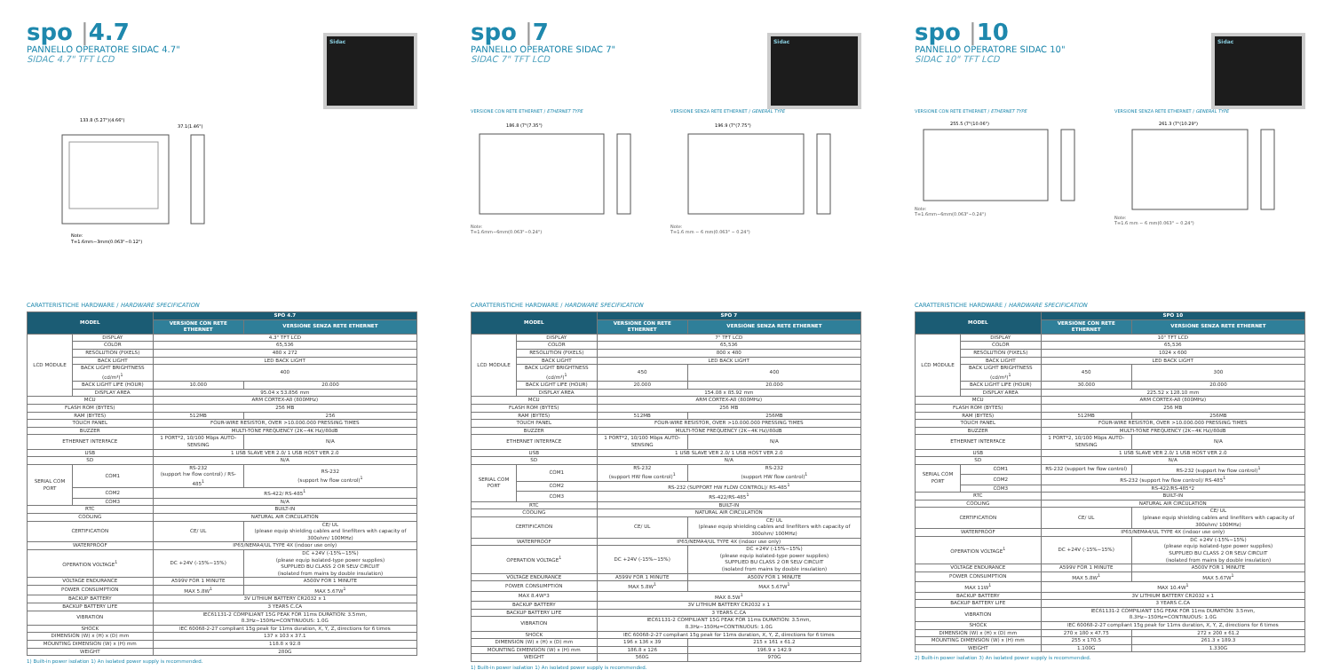spo |4.7
PANNELLO OPERATORE SIDAC 4.7"
SIDAC 4.7" TFT LCD
Sidac
133.8 (5.27")(4.66")
37.1(1.46")
Note:
T=1.6mm~3mm(0.063"~0.12")
CARATTERISTICHE HARDWARE / HARDWARE SPECIFICATION
| MODEL | | SPO 4.7 | |
| --- | --- | --- | --- |
| | | VERSIONE CON RETE ETHERNET | VERSIONE SENZA RETE ETHERNET |
| LCD MODULE | DISPLAY | 4.3" TFT LCD | |
| | COLOR | 65,536 | |
| | RESOLUTION (PIXELS) | 480 x 272 | |
| | BACK LIGHT | LED BACK LIGHT | |
| | BACK LIGHT BRIGHTNESS (cd/m²)<sup>1</sup> | 400 | |
| | BACK LIGHT LIFE (HOUR) | 10.000 | 20.000 |
| | DISPLAY AREA | 95.04 x 53.856 mm | |
| MCU | | ARM CORTEX-A8 (800MHz) | |
| FLASH ROM (BYTES) | | 256 MB | |
| RAM (BYTES) | | 512MB | 256 |
| TOUCH PANEL | | FOUR-WIRE RESISTOR, OVER >10.000.000 PRESSING TIMES | |
| BUZZER | | MULTI-TONE FREQUENCY (2K~4K Hz)/80dB | |
| ETHERNET INTERFACE | | 1 PORT*2, 10/100 Mbps AUTO-SENSING | N/A |
| USB | | 1 USB SLAVE VER 2.0/ 1 USB HOST VER 2.0 | |
| SD | | N/A | |
| SERIAL COM PORT | COM1 | RS-232 (support hw flow control) / RS-485<sup>1</sup> | RS-232 (support hw flow control)<sup>1</sup> |
| | COM2 | RS-422/ RS-485<sup>1</sup> | |
| | COM3 | N/A | |
| RTC | | BUILT-IN | |
| COOLING | | NATURAL AIR CIRCULATION | |
| CERTIFICATION | | CE/ UL | CE/ UL (please equip shielding cables and linefilters with capacity of 300ohm/ 100MHz) |
| WATERPROOF | | IP65/NEMA4/UL TYPE 4X (indoor use only) | |
| OPERATION VOLTAGE<sup>1</sup> | | DC +24V (-15%~15%) | DC +24V (-15%~15%) (please equip isolated-type power supplies) SUPPLIED BU CLASS 2 OR SELV CIRCUIT (isolated from mains by double insulation) |
| VOLTAGE ENDURANCE | | A599V FOR 1 MINUTE | A500V FOR 1 MINUTE |
| POWER CONSUMPTION | | MAX 5.8W<sup>1</sup> | MAX 5.67W<sup>1</sup> |
| BACKUP BATTERY | | 3V LITHIUM BATTERY CR2032 x 1 | |
| BACKUP BATTERY LIFE | | 3 YEARS C.CA | |
| VIBRATION | | IEC61131-2 COMPILIANT 15G PEAK FOR 11ms DURATION: 3.5mm, 8.3Hz~150Hz=CONTINUOUS: 1.0G | |
| SHOCK | | IEC 60068-2-27 compliant 15g peak for 11ms duration, X, Y, Z, directions for 6 times | |
| DIMENSION (W) x (H) x (D) mm | | 137 x 103 x 37.1 | |
| MOUNTING DIMENSION (W) x (H) mm | | 118.8 x 92.8 | |
| WEIGHT | | 280G | |
1) Built-in power isolation 1) An isolated power supply is recommended.
spo |7
PANNELLO OPERATORE SIDAC 7"
SIDAC 7" TFT LCD
Sidac
VERSIONE CON RETE ETHERNET / ETHERNET TYPE
186.8 (7"(7.35")
Note:
T=1.6mm~6mm(0.063"~0.24")
VERSIONE SENZA RETE ETHERNET / GENERAL TYPE
196.9 (7"(7.75")
Note:
T=1.6 mm ~ 6 mm(0.063" ~ 0.24")
CARATTERISTICHE HARDWARE / HARDWARE SPECIFICATION
| MODEL | | SPO 7 | |
| --- | --- | --- | --- |
| | | VERSIONE CON RETE ETHERNET | VERSIONE SENZA RETE ETHERNET |
| LCD MODULE | DISPLAY | 7" TFT LCD | |
| | COLOR | 65,536 | |
| | RESOLUTION (PIXELS) | 800 x 480 | |
| | BACK LIGHT | LED BACK LIGHT | |
| | BACK LIGHT BRIGHTNESS (cd/m²)<sup>1</sup> | 450 | 400 |
| | BACK LIGHT LIFE (HOUR) | 20.000 | 20.000 |
| | DISPLAY AREA | 154.08 x 85.92 mm | |
| MCU | | ARM CORTEX-A8 (800MHz) | |
| FLASH ROM (BYTES) | | 256 MB | |
| RAM (BYTES) | | 512MB | 256MB |
| TOUCH PANEL | | FOUR-WIRE RESISTOR, OVER >10.000.000 PRESSING TIMES | |
| BUZZER | | MULTI-TONE FREQUENCY (2K~4K Hz)/80dB | |
| ETHERNET INTERFACE | | 1 PORT*2, 10/100 Mbps AUTO-SENSING | N/A |
| USB | | 1 USB SLAVE VER 2.0/ 1 USB HOST VER 2.0 | |
| SD | | N/A | |
| SERIAL COM PORT | COM1 | RS-232 (support HW flow control)<sup>1</sup> | RS-232 (support HW flow control)<sup>1</sup> |
| | COM2 | RS-232 (SUPPORT HW FLOW CONTROL)/ RS-485<sup>1</sup> | |
| | COM3 | RS-422/RS-485<sup>1</sup> | |
| RTC | | BUILT-IN | |
| COOLING | | NATURAL AIR CIRCULATION | |
| CERTIFICATION | | CE/ UL | CE/ UL (please equip shielding cables and linefilters with capacity of 300ohm/ 100MHz) |
| WATERPROOF | | IP65/NEMA4/UL TYPE 4X (indoor use only) | |
| OPERATION VOLTAGE<sup>1</sup> | | DC +24V (-15%~15%) | DC +24V (-15%~15%) (please equip isolated-type power supplies) SUPPLIED BU CLASS 2 OR SELV CIRCUIT (isolated from mains by double insulation) |
| VOLTAGE ENDURANCE | | A599V FOR 1 MINUTE | A500V FOR 1 MINUTE |
| POWER CONSUMPTION | | MAX 5.8W<sup>1</sup> | MAX 5.67W<sup>1</sup> |
| MAX 8.4W*3 | | MAX 8.5W<sup>1</sup> | |
| BACKUP BATTERY | | 3V LITHIUM BATTERY CR2032 x 1 | |
| BACKUP BATTERY LIFE | | 3 YEARS C.CA | |
| VIBRATION | | IEC61131-2 COMPILIANT 15G PEAK FOR 11ms DURATION: 3.5mm, 8.3Hz~150Hz=CONTINUOUS: 1.0G | |
| SHOCK | | IEC 60068-2-27 compliant 15g peak for 11ms duration, X, Y, Z, directions for 6 times | |
| DIMENSION (W) x (H) x (D) mm | | 196 x 136 x 39 | 215 x 161 x 61.2 |
| MOUNTING DIMENSION (W) x (H) mm | | 186.8 x 126 | 196.9 x 142.9 |
| WEIGHT | | 560G | 970G |
1) Built-in power isolation 1) An isolated power supply is recommended.
spo |10
PANNELLO OPERATORE SIDAC 10"
SIDAC 10" TFT LCD
Sidac
VERSIONE CON RETE ETHERNET / ETHERNET TYPE
255.5 (7"(10.06")
Note:
T=1.6mm~6mm(0.063"~0.24")
VERSIONE SENZA RETE ETHERNET / GENERAL TYPE
261.3 (7"(10.29")
Note:
T=1.6 mm ~ 6 mm(0.063" ~ 0.24")
CARATTERISTICHE HARDWARE / HARDWARE SPECIFICATION
| MODEL | | SPO 10 | |
| --- | --- | --- | --- |
| | | VERSIONE CON RETE ETHERNET | VERSIONE SENZA RETE ETHERNET |
| LCD MODULE | DISPLAY | 10" TFT LCD | |
| | COLOR | 65,536 | |
| | RESOLUTION (PIXELS) | 1024 x 600 | |
| | BACK LIGHT | LED BACK LIGHT | |
| | BACK LIGHT BRIGHTNESS (cd/m²)<sup>1</sup> | 450 | 300 |
| | BACK LIGHT LIFE (HOUR) | 30.000 | 20.000 |
| | DISPLAY AREA | 225.52 x 128.10 mm | |
| MCU | | ARM CORTEX-A8 (800MHz) | |
| FLASH ROM (BYTES) | | 256 MB | |
| RAM (BYTES) | | 512MB | 256MB |
| TOUCH PANEL | | FOUR-WIRE RESISTOR, OVER >10.000.000 PRESSING TIMES | |
| BUZZER | | MULTI-TONE FREQUENCY (2K~4K Hz)/80dB | |
| ETHERNET INTERFACE | | 1 PORT*2, 10/100 Mbps AUTO-SENSING | N/A |
| USB | | 1 USB SLAVE VER 2.0/ 1 USB HOST VER 2.0 | |
| SD | | N/A | |
| SERIAL COM PORT | COM1 | RS-232 (support hw flow control) | RS-232 (support hw flow control)<sup>1</sup> |
| | COM2 | RS-232 (support hw flow control)/ RS-485<sup>1</sup> | |
| | COM3 | RS-422/RS-485*2 | |
| RTC | | BUILT-IN | |
| COOLING | | NATURAL AIR CIRCULATION | |
| CERTIFICATION | | CE/ UL | CE/ UL (please equip shielding cables and linefilters with capacity of 300ohm/ 100MHz) |
| WATERPROOF | | IP65/NEMA4/UL TYPE 4X (indoor use only) | |
| OPERATION VOLTAGE<sup>1</sup> | | DC +24V (-15%~15%) | DC +24V (-15%~15%) (please equip isolated-type power supplies) SUPPLIED BU CLASS 2 OR SELV CIRCUIT (isolated from mains by double insulation) |
| VOLTAGE ENDURANCE | | A599V FOR 1 MINUTE | A500V FOR 1 MINUTE |
| POWER CONSUMPTION | | MAX 5.8W<sup>1</sup> | MAX 5.67W<sup>1</sup> |
| MAX 11W<sup>1</sup> | | MAX 10.4W<sup>1</sup> | |
| BACKUP BATTERY | | 3V LITHIUM BATTERY CR2032 x 1 | |
| BACKUP BATTERY LIFE | | 3 YEARS C.CA | |
| VIBRATION | | IEC61131-2 COMPILIANT 15G PEAK FOR 11ms DURATION: 3.5mm, 8.3Hz~150Hz=CONTINUOUS: 1.0G | |
| SHOCK | | IEC 60068-2-27 compliant 15g peak for 11ms duration, X, Y, Z, directions for 6 times | |
| DIMENSION (W) x (H) x (D) mm | | 270 x 180 x 47.75 | 272 x 200 x 61.2 |
| MOUNTING DIMENSION (W) x (H) mm | | 255 x 170.5 | 261.3 x 189.3 |
| WEIGHT | | 1.100G | 1.330G |
2) Built-in power isolation 3) An isolated power supply is recommended.